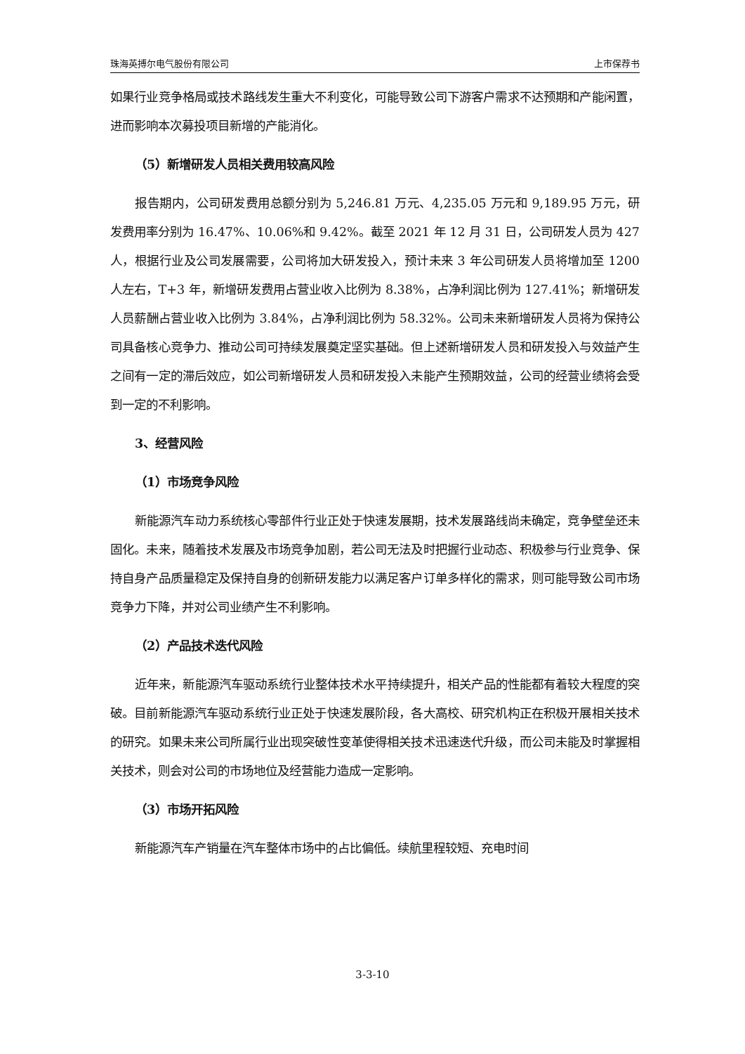珠海英搏尔电气股份有限公司 上市保荐书
如果行业竞争格局或技术路线发生重大不利变化，可能导致公司下游客户需求不达预期和产能闲置，进而影响本次募投项目新增的产能消化。
（5）新增研发人员相关费用较高风险
报告期内，公司研发费用总额分别为 5,246.81 万元、4,235.05 万元和 9,189.95 万元，研发费用率分别为 16.47%、10.06%和 9.42%。截至 2021 年 12 月 31 日，公司研发人员为 427 人，根据行业及公司发展需要，公司将加大研发投入，预计未来 3 年公司研发人员将增加至 1200 人左右，T+3 年，新增研发费用占营业收入比例为 8.38%，占净利润比例为 127.41%；新增研发人员薪酬占营业收入比例为 3.84%，占净利润比例为 58.32%。公司未来新增研发人员将为保持公司具备核心竞争力、推动公司可持续发展奠定坚实基础。但上述新增研发人员和研发投入与效益产生之间有一定的滞后效应，如公司新增研发人员和研发投入未能产生预期效益，公司的经营业绩将会受到一定的不利影响。
3、经营风险
（1）市场竞争风险
新能源汽车动力系统核心零部件行业正处于快速发展期，技术发展路线尚未确定，竞争壁垒还未固化。未来，随着技术发展及市场竞争加剧，若公司无法及时把握行业动态、积极参与行业竞争、保持自身产品质量稳定及保持自身的创新研发能力以满足客户订单多样化的需求，则可能导致公司市场竞争力下降，并对公司业绩产生不利影响。
（2）产品技术迭代风险
近年来，新能源汽车驱动系统行业整体技术水平持续提升，相关产品的性能都有着较大程度的突破。目前新能源汽车驱动系统行业正处于快速发展阶段，各大高校、研究机构正在积极开展相关技术的研究。如果未来公司所属行业出现突破性变革使得相关技术迅速迭代升级，而公司未能及时掌握相关技术，则会对公司的市场地位及经营能力造成一定影响。
（3）市场开拓风险
新能源汽车产销量在汽车整体市场中的占比偏低。续航里程较短、充电时间
3-3-10